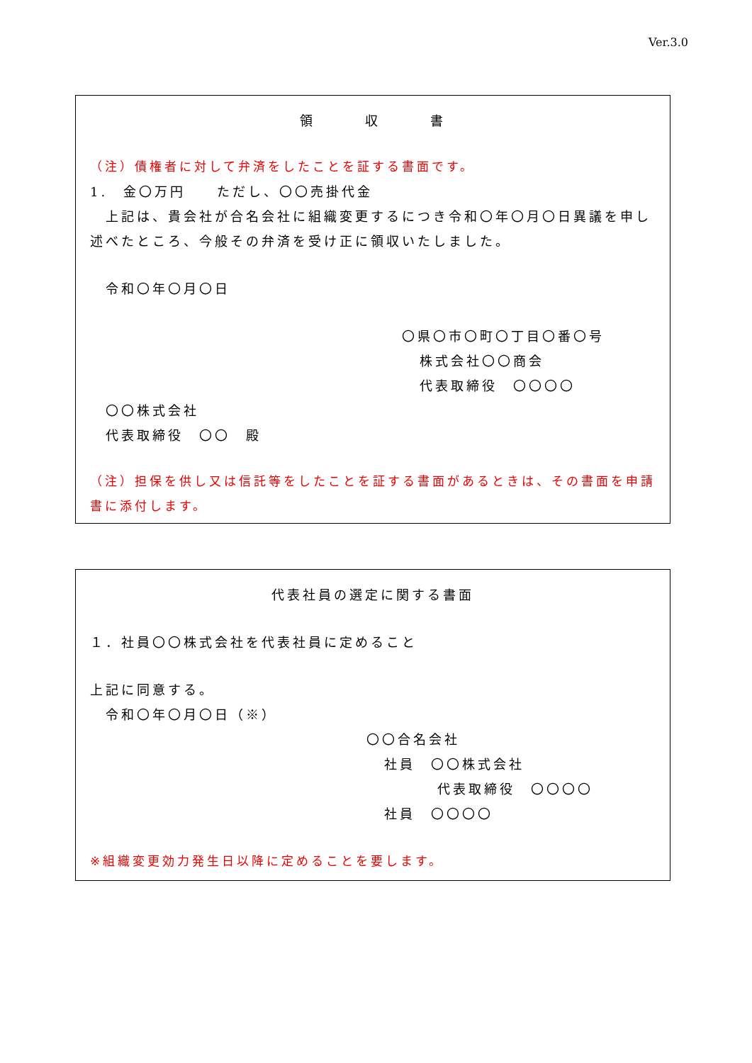Ver.3.0
領 収 書
（注）債権者に対して弁済をしたことを証する書面です。
1.　金〇万円　　ただし、〇〇売掛代金
　上記は、貴会社が合名会社に組織変更するにつき令和〇年〇月〇日異議を申し述べたところ、今般その弁済を受け正に領収いたしました。
　令和〇年〇月〇日
〇県〇市〇町〇丁目〇番〇号
株式会社〇〇商会
代表取締役　〇〇〇〇
　〇〇株式会社
　代表取締役　〇〇　殿
（注）担保を供し又は信託等をしたことを証する書面があるときは、その書面を申請書に添付します。
代表社員の選定に関する書面
１．社員〇〇株式会社を代表社員に定めること
上記に同意する。
　令和〇年〇月〇日（※）
〇〇合名会社
社員　〇〇株式会社
代表取締役　〇〇〇〇
社員　〇〇〇〇
※組織変更効力発生日以降に定めることを要します。